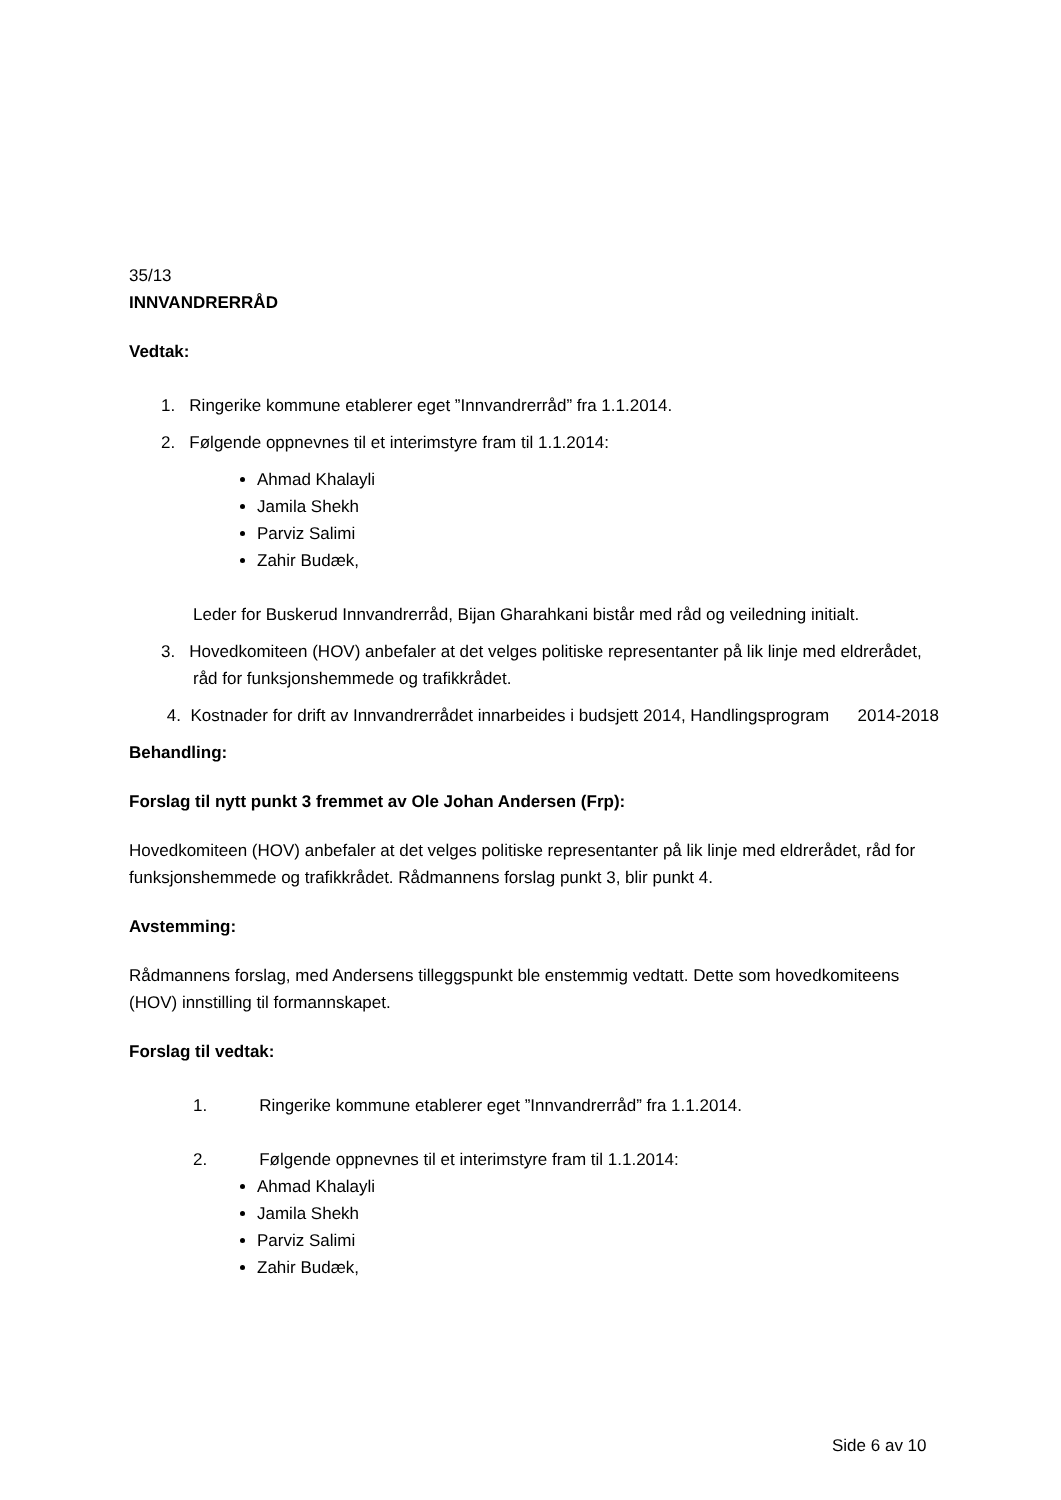35/13
INNVANDRERRÅD
Vedtak:
1. Ringerike kommune etablerer eget ”Innvandrerråd” fra 1.1.2014.
2. Følgende oppnevnes til et interimstyre fram til 1.1.2014:
Ahmad Khalayli
Jamila Shekh
Parviz Salimi
Zahir Budæk,
Leder for Buskerud Innvandrerråd, Bijan Gharahkani bistår med råd og veiledning initialt.
3. Hovedkomiteen (HOV) anbefaler at det velges politiske representanter på lik linje med eldrerådet, råd for funksjonshemmede og trafikkrådet.
4. Kostnader for drift av Innvandrerrådet innarbeides i budsjett 2014, Handlingsprogram 2014-2018
Behandling:
Forslag til nytt punkt 3 fremmet av Ole Johan Andersen (Frp):
Hovedkomiteen (HOV) anbefaler at det velges politiske representanter på lik linje med eldrerådet, råd for funksjonshemmede og trafikkrådet. Rådmannens forslag punkt 3, blir punkt 4.
Avstemming:
Rådmannens forslag, med Andersens tilleggspunkt ble enstemmig vedtatt. Dette som hovedkomiteens (HOV) innstilling til formannskapet.
Forslag til vedtak:
1. Ringerike kommune etablerer eget ”Innvandrerråd” fra 1.1.2014.
2. Følgende oppnevnes til et interimstyre fram til 1.1.2014:
Ahmad Khalayli
Jamila Shekh
Parviz Salimi
Zahir Budæk,
Side 6 av 10